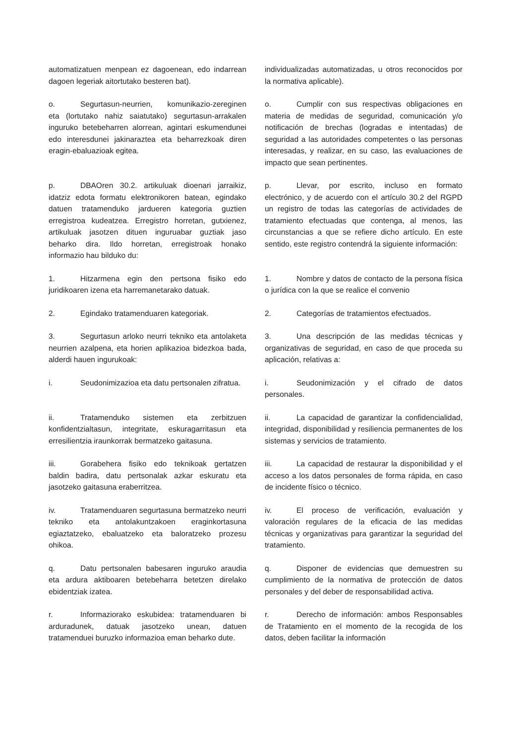automatizatuen menpean ez dagoenean, edo indarrean dagoen legeriak aitortutako besteren bat).
individualizadas automatizadas, u otros reconocidos por la normativa aplicable).
o. Segurtasun-neurrien, komunikazio-zereginen eta (lortutako nahiz saiatutako) segurtasun-arrakalen inguruko betebeharren alorrean, agintari eskumendunei edo interesdunei jakinaraztea eta beharrezkoak diren eragin-ebaluazioak egitea.
o. Cumplir con sus respectivas obligaciones en materia de medidas de seguridad, comunicación y/o notificación de brechas (logradas e intentadas) de seguridad a las autoridades competentes o las personas interesadas, y realizar, en su caso, las evaluaciones de impacto que sean pertinentes.
p. DBAOren 30.2. artikuluak dioenari jarraikiz, idatziz edota formatu elektronikoren batean, egindako datuen tratamenduko jardueren kategoria guztien erregistroa kudeatzea. Erregistro horretan, gutxienez, artikuluak jasotzen dituen inguruabar guztiak jaso beharko dira. Ildo horretan, erregistroak honako informazio hau bilduko du:
p. Llevar, por escrito, incluso en formato electrónico, y de acuerdo con el artículo 30.2 del RGPD un registro de todas las categorías de actividades de tratamiento efectuadas que contenga, al menos, las circunstancias a que se refiere dicho artículo. En este sentido, este registro contendrá la siguiente información:
1. Hitzarmena egin den pertsona fisiko edo juridikoaren izena eta harremanetarako datuak.
1. Nombre y datos de contacto de la persona física o jurídica con la que se realice el convenio
2. Egindako tratamenduaren kategoriak. 2. Categorías de tratamientos efectuados.
3. Segurtasun arloko neurri tekniko eta antolaketa neurrien azalpena, eta horien aplikazioa bidezkoa bada, alderdi hauen ingurukoak:
3. Una descripción de las medidas técnicas y organizativas de seguridad, en caso de que proceda su aplicación, relativas a:
i. Seudonimizazioa eta datu pertsonalen zifratua.
i. Seudonimización y el cifrado de datos personales.
ii. Tratamenduko sistemen eta zerbitzuen konfidentzialtasun, integritate, eskuragarritasun eta erresilientzia iraunkorrak bermatzeko gaitasuna.
ii. La capacidad de garantizar la confidencialidad, integridad, disponibilidad y resiliencia permanentes de los sistemas y servicios de tratamiento.
iii. Gorabehera fisiko edo teknikoak gertatzen baldin badira, datu pertsonalak azkar eskuratu eta jasotzeko gaitasuna eraberritzea.
iii. La capacidad de restaurar la disponibilidad y el acceso a los datos personales de forma rápida, en caso de incidente físico o técnico.
iv. Tratamenduaren segurtasuna bermatzeko neurri tekniko eta antolakuntzakoen eraginkortasuna egiaztatzeko, ebaluatzeko eta baloratzeko prozesu ohikoa.
iv. El proceso de verificación, evaluación y valoración regulares de la eficacia de las medidas técnicas y organizativas para garantizar la seguridad del tratamiento.
q. Datu pertsonalen babesaren inguruko araudia eta ardura aktiboaren betebeharra betetzen direlako ebidentziak izatea.
q. Disponer de evidencias que demuestren su cumplimiento de la normativa de protección de datos personales y del deber de responsabilidad activa.
r. Informaziorako eskubidea: tratamenduaren bi arduradunek, datuak jasotzeko unean, datuen tratamenduei buruzko informazioa eman beharko dute.
r. Derecho de información: ambos Responsables de Tratamiento en el momento de la recogida de los datos, deben facilitar la información